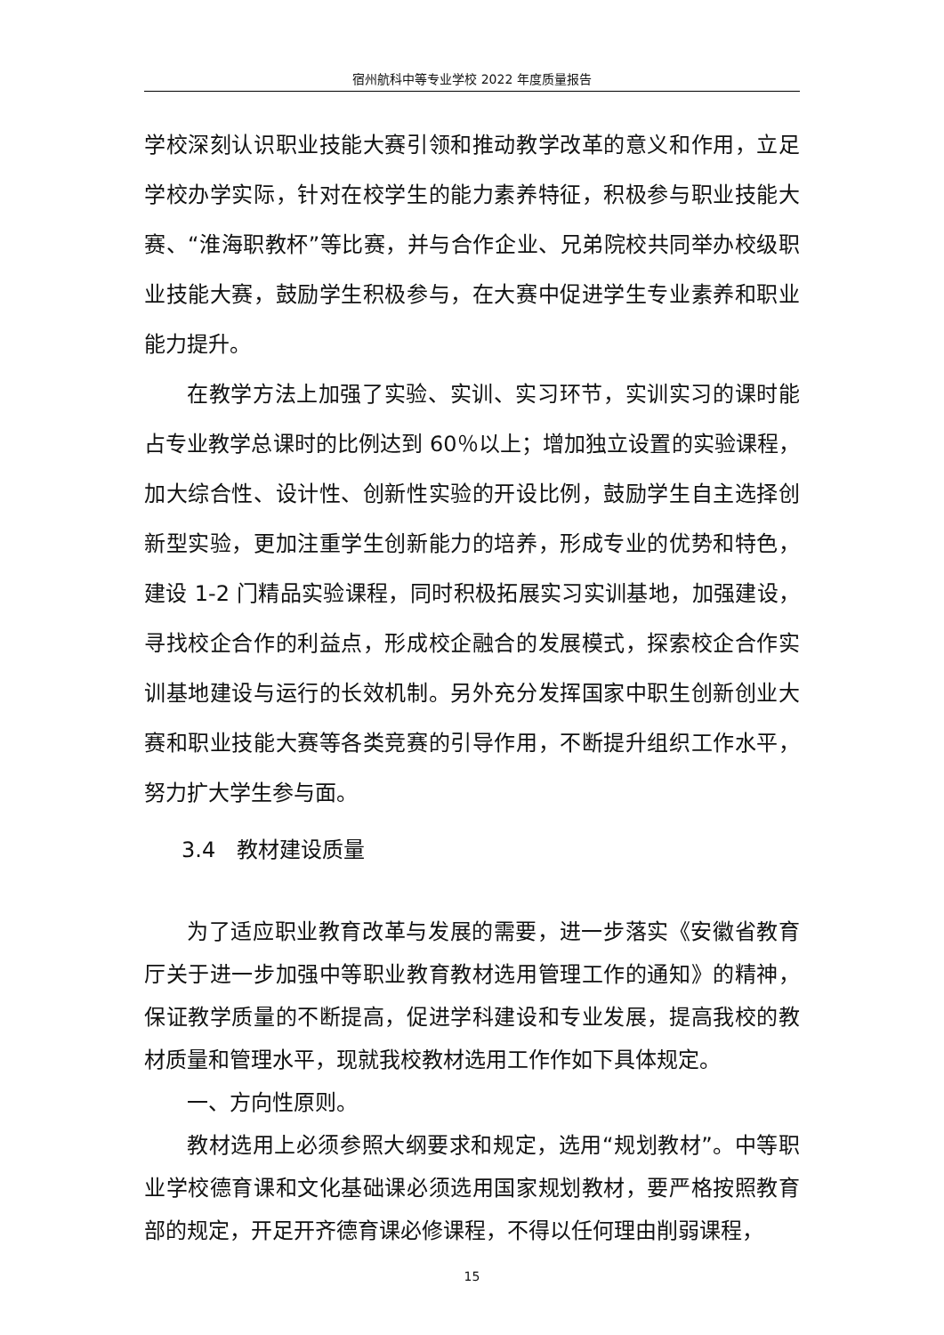宿州航科中等专业学校 2022 年度质量报告
学校深刻认识职业技能大赛引领和推动教学改革的意义和作用，立足学校办学实际，针对在校学生的能力素养特征，积极参与职业技能大赛、“淮海职教杯”等比赛，并与合作企业、兄弟院校共同举办校级职业技能大赛，鼓励学生积极参与，在大赛中促进学生专业素养和职业能力提升。
在教学方法上加强了实验、实训、实习环节，实训实习的课时能占专业教学总课时的比例达到 60％以上；增加独立设置的实验课程，加大综合性、设计性、创新性实验的开设比例，鼓励学生自主选择创新型实验，更加注重学生创新能力的培养，形成专业的优势和特色，建设 1-2 门精品实验课程，同时积极拓展实习实训基地，加强建设，寻找校企合作的利益点，形成校企融合的发展模式，探索校企合作实训基地建设与运行的长效机制。另外充分发挥国家中职生创新创业大赛和职业技能大赛等各类竞赛的引导作用，不断提升组织工作水平，努力扩大学生参与面。
3.4　教材建设质量
为了适应职业教育改革与发展的需要，进一步落实《安徽省教育厅关于进一步加强中等职业教育教材选用管理工作的通知》的精神，保证教学质量的不断提高，促进学科建设和专业发展，提高我校的教材质量和管理水平，现就我校教材选用工作作如下具体规定。
一、方向性原则。
教材选用上必须参照大纲要求和规定，选用“规划教材”。中等职业学校德育课和文化基础课必须选用国家规划教材，要严格按照教育部的规定，开足开齐德育课必修课程，不得以任何理由削弱课程，
15